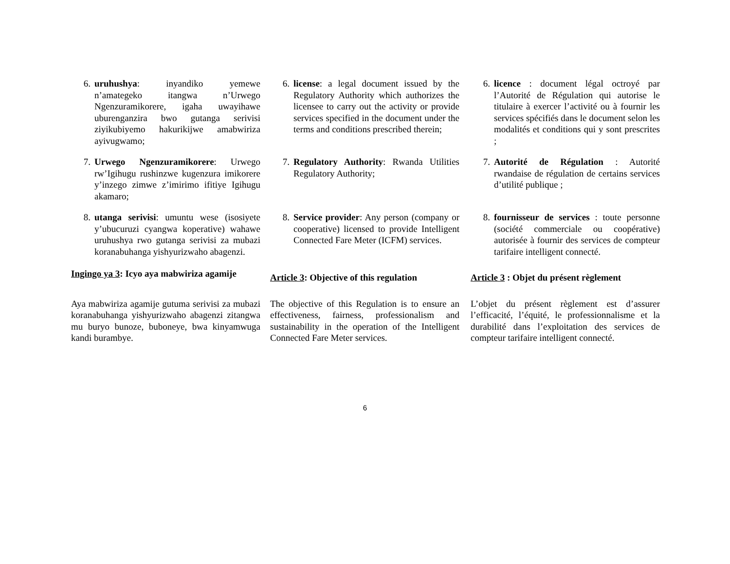6. uruhushya: inyandiko yemewe n’amategeko itangwa n’Urwego Ngenzuramikorere, igaha uwayihawe uburenganzira bwo gutanga serivisi ziyikubiyemo hakurikijwe amabwiriza ayivugwamo;
6. license: a legal document issued by the Regulatory Authority which authorizes the licensee to carry out the activity or provide services specified in the document under the terms and conditions prescribed therein;
6. licence : document légal octroyé par l’Autorité de Régulation qui autorise le titulaire à exercer l’activité ou à fournir les services spécifiés dans le document selon les modalités et conditions qui y sont prescrites ;
7. Urwego Ngenzuramikorere: Urwego rw’Igihugu rushinzwe kugenzura imikorere y’inzego zimwe z’imirimo ifitiye Igihugu akamaro;
7. Regulatory Authority: Rwanda Utilities Regulatory Authority;
7. Autorité de Régulation : Autorité rwandaise de régulation de certains services d’utilité publique ;
8. utanga serivisi: umuntu wese (isosiyete y’ubucuruzi cyangwa koperative) wahawe uruhushya rwo gutanga serivisi za mubazi koranabuhanga yishyurizwaho abagenzi.
8. Service provider: Any person (company or cooperative) licensed to provide Intelligent Connected Fare Meter (ICFM) services.
8. fournisseur de services : toute personne (société commerciale ou coopérative) autorisée à fournir des services de compteur tarifaire intelligent connecté.
Ingingo ya 3: Icyo aya mabwiriza agamije
Article 3: Objective of this regulation
Article 3 : Objet du présent règlement
Aya mabwiriza agamije gutuma serivisi za mubazi koranabuhanga yishyurizwaho abagenzi zitangwa mu buryo bunoze, buboneye, bwa kinyamwuga kandi burambye.
The objective of this Regulation is to ensure an effectiveness, fairness, professionalism and sustainability in the operation of the Intelligent Connected Fare Meter services.
L’objet du présent règlement est d’assurer l’efficacité, l’équité, le professionnalisme et la durabilité dans l’exploitation des services de compteur tarifaire intelligent connecté.
6